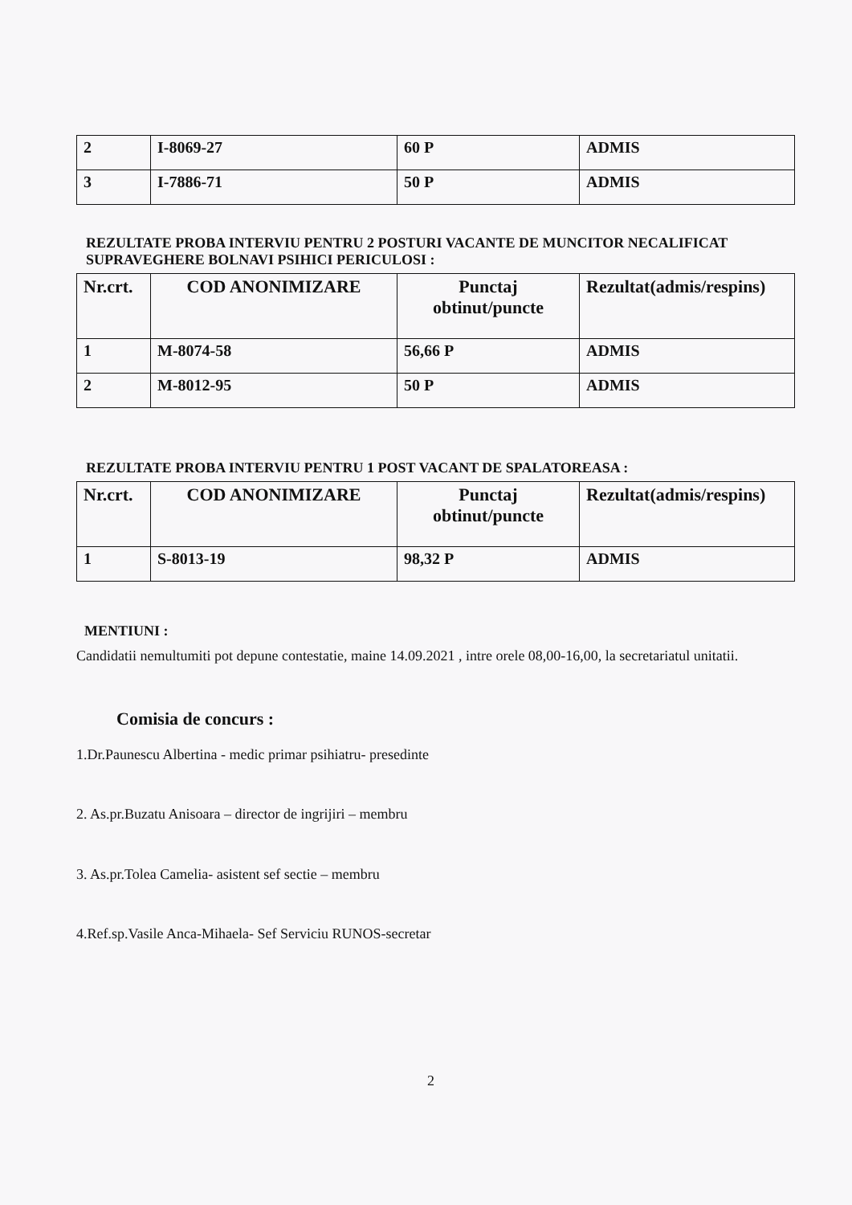| 2 | I-8069-27 | 60 P | ADMIS |
| 3 | I-7886-71 | 50 P | ADMIS |
REZULTATE PROBA INTERVIU PENTRU 2 POSTURI VACANTE DE MUNCITOR NECALIFICAT SUPRAVEGHERE BOLNAVI PSIHICI PERICULOSI :
| Nr.crt. | COD ANONIMIZARE | Punctaj obtinut/puncte | Rezultat(admis/respins) |
| --- | --- | --- | --- |
| 1 | M-8074-58 | 56,66 P | ADMIS |
| 2 | M-8012-95 | 50 P | ADMIS |
REZULTATE PROBA INTERVIU PENTRU 1 POST VACANT DE SPALATOREASA :
| Nr.crt. | COD ANONIMIZARE | Punctaj obtinut/puncte | Rezultat(admis/respins) |
| --- | --- | --- | --- |
| 1 | S-8013-19 | 98,32 P | ADMIS |
MENTIUNI :
Candidatii nemultumiti pot depune contestatie, maine 14.09.2021 , intre orele 08,00-16,00, la secretariatul unitatii.
Comisia de concurs :
1.Dr.Paunescu Albertina - medic primar psihiatru- presedinte
2. As.pr.Buzatu Anisoara – director de ingrijiri – membru
3. As.pr.Tolea Camelia- asistent sef sectie – membru
4.Ref.sp.Vasile Anca-Mihaela- Sef Serviciu RUNOS-secretar
2